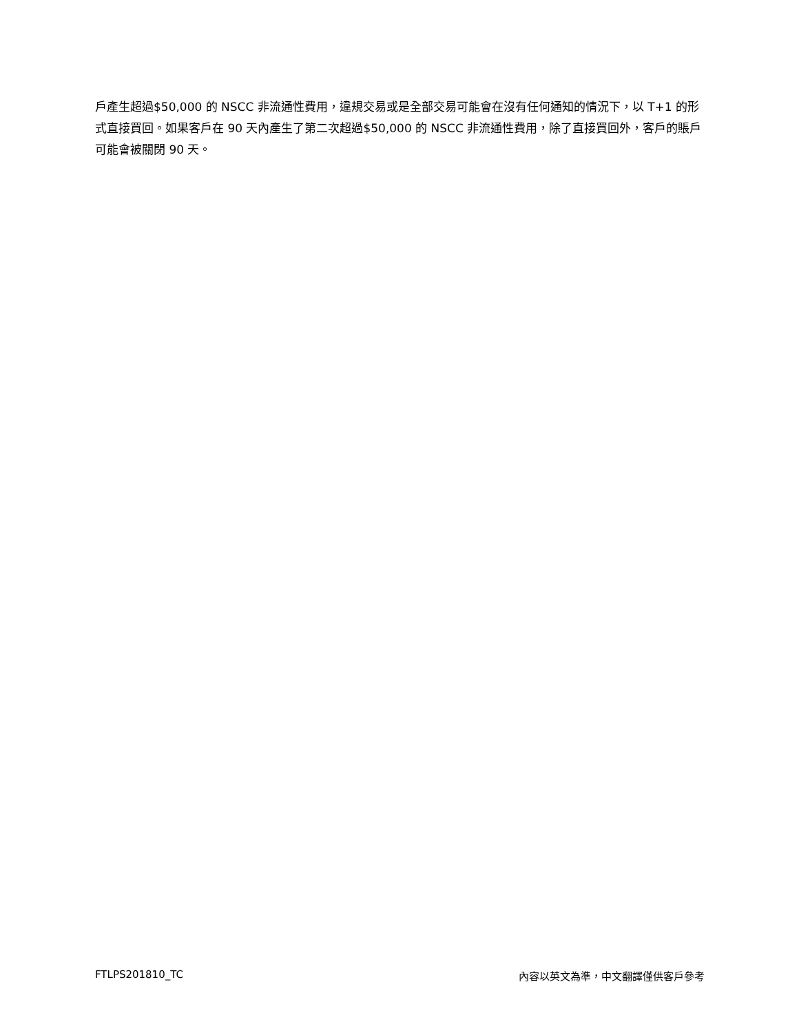戶產生超過$50,000 的 NSCC 非流通性費用，違規交易或是全部交易可能會在沒有任何通知的情況下，以 T+1 的形式直接買回。如果客戶在 90 天內產生了第二次超過$50,000 的 NSCC 非流通性費用，除了直接買回外，客戶的賬戶可能會被關閉 90 天。
FTLPS201810_TC 內容以英文為準，中文翻譯僅供客戶參考